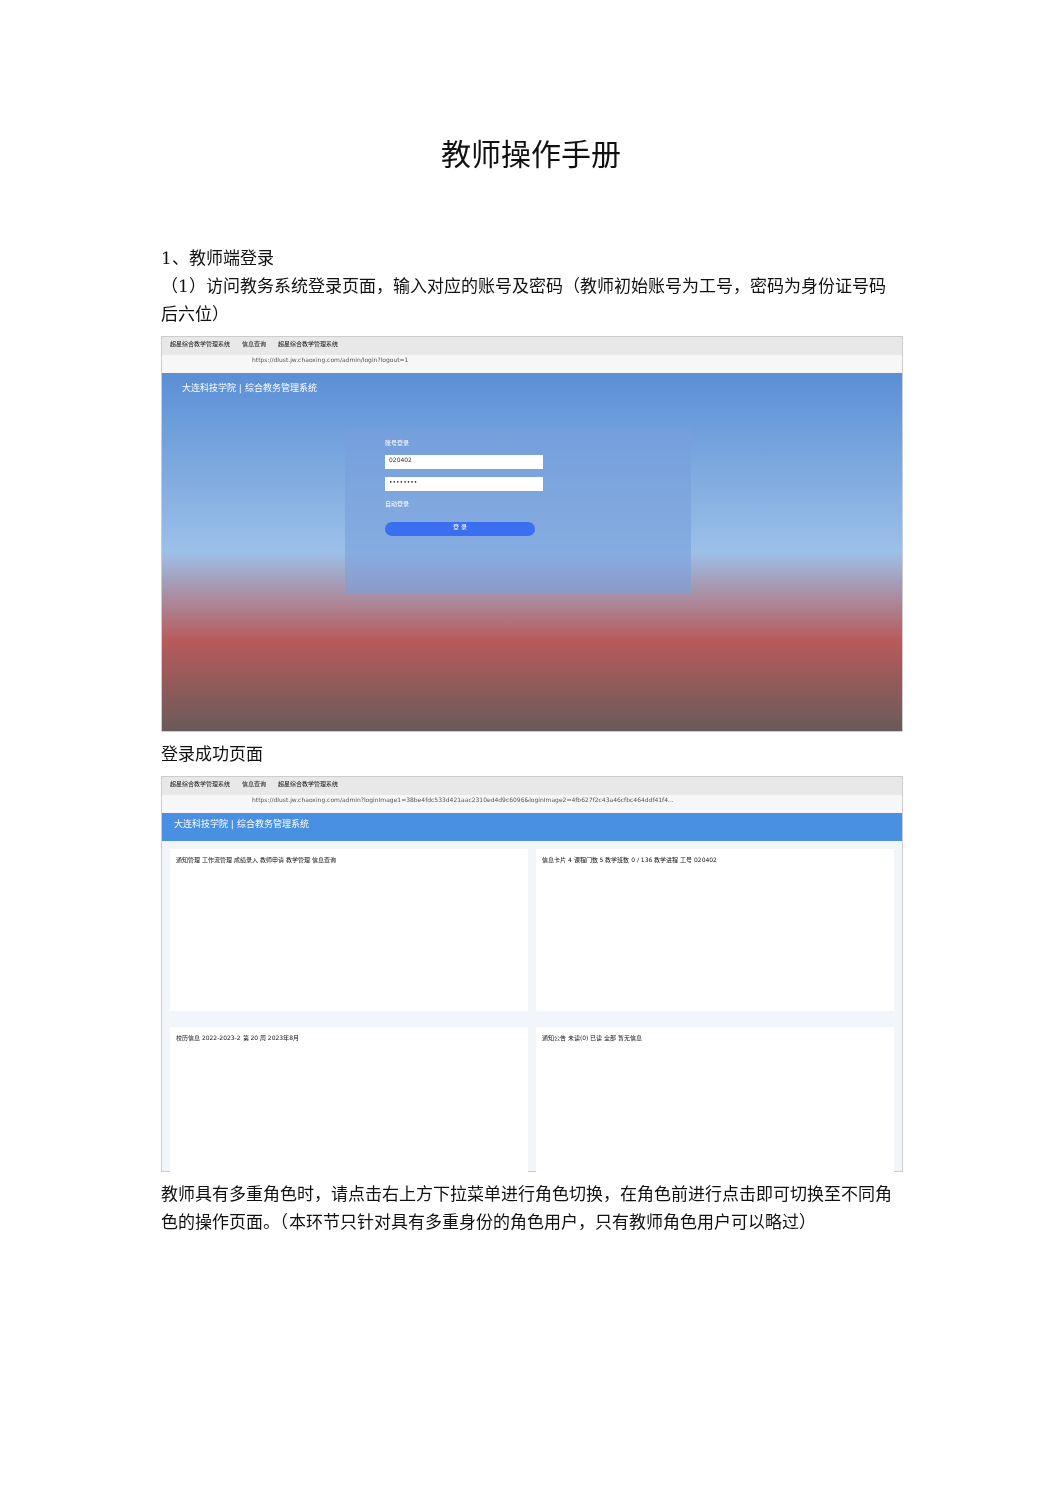教师操作手册
1、教师端登录
（1）访问教务系统登录页面，输入对应的账号及密码（教师初始账号为工号，密码为身份证号码后六位）
超星综合教学管理系统 信息查询 超星综合教学管理系统
https://dlust.jw.chaoxing.com/admin/login?logout=1
大连科技学院 | 综合教务管理系统
账号登录
020402
••••••••
自动登录
登 录
登录成功页面
超星综合教学管理系统 信息查询 超星综合教学管理系统
https://dlust.jw.chaoxing.com/admin?loginImage1=38be4fdc533d421aac2310ed4d9c6096&loginImage2=4fb627f2c43a46cfbc464ddf41f4...
大连科技学院 | 综合教务管理系统
通知管理 工作流管理 成绩录入 教师申请 教学管理 信息查询
信息卡片 4 课程门数 5 教学班数 0 / 136 教学进程 工号 020402
校历信息 2022-2023-2 第 20 周 2023年8月
通知公告 未读(0) 已读 全部 暂无信息
教师具有多重角色时，请点击右上方下拉菜单进行角色切换，在角色前进行点击即可切换至不同角色的操作页面。（本环节只针对具有多重身份的角色用户，只有教师角色用户可以略过）